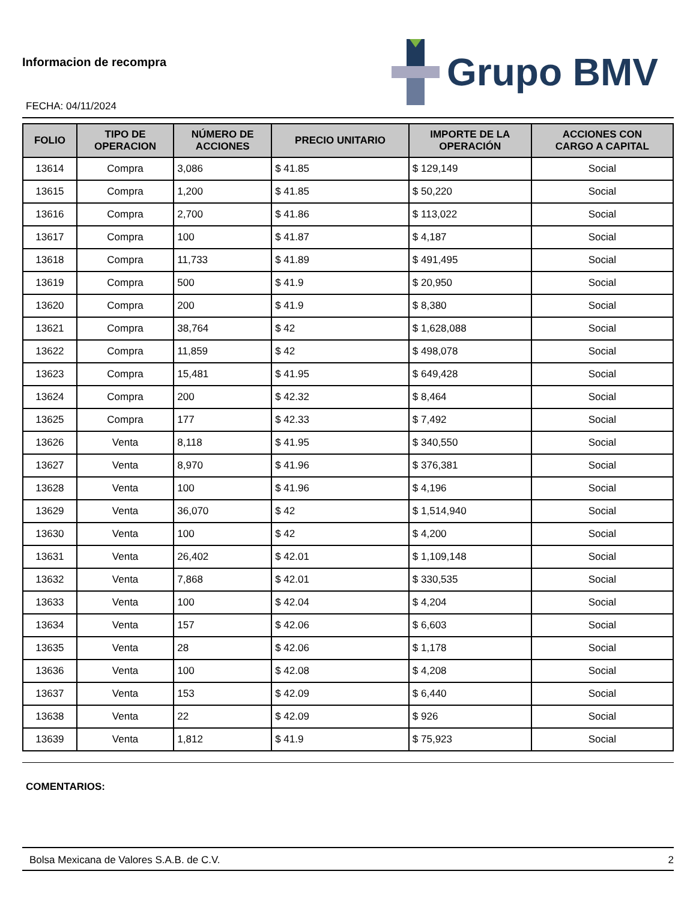Informacion de recompra
FECHA: 04/11/2024
Grupo BMV
| FOLIO | TIPO DE OPERACION | NÚMERO DE ACCIONES | PRECIO UNITARIO | IMPORTE DE LA OPERACIÓN | ACCIONES CON CARGO A CAPITAL |
| --- | --- | --- | --- | --- | --- |
| 13614 | Compra | 3,086 | $ 41.85 | $ 129,149 | Social |
| 13615 | Compra | 1,200 | $ 41.85 | $ 50,220 | Social |
| 13616 | Compra | 2,700 | $ 41.86 | $ 113,022 | Social |
| 13617 | Compra | 100 | $ 41.87 | $ 4,187 | Social |
| 13618 | Compra | 11,733 | $ 41.89 | $ 491,495 | Social |
| 13619 | Compra | 500 | $ 41.9 | $ 20,950 | Social |
| 13620 | Compra | 200 | $ 41.9 | $ 8,380 | Social |
| 13621 | Compra | 38,764 | $ 42 | $ 1,628,088 | Social |
| 13622 | Compra | 11,859 | $ 42 | $ 498,078 | Social |
| 13623 | Compra | 15,481 | $ 41.95 | $ 649,428 | Social |
| 13624 | Compra | 200 | $ 42.32 | $ 8,464 | Social |
| 13625 | Compra | 177 | $ 42.33 | $ 7,492 | Social |
| 13626 | Venta | 8,118 | $ 41.95 | $ 340,550 | Social |
| 13627 | Venta | 8,970 | $ 41.96 | $ 376,381 | Social |
| 13628 | Venta | 100 | $ 41.96 | $ 4,196 | Social |
| 13629 | Venta | 36,070 | $ 42 | $ 1,514,940 | Social |
| 13630 | Venta | 100 | $ 42 | $ 4,200 | Social |
| 13631 | Venta | 26,402 | $ 42.01 | $ 1,109,148 | Social |
| 13632 | Venta | 7,868 | $ 42.01 | $ 330,535 | Social |
| 13633 | Venta | 100 | $ 42.04 | $ 4,204 | Social |
| 13634 | Venta | 157 | $ 42.06 | $ 6,603 | Social |
| 13635 | Venta | 28 | $ 42.06 | $ 1,178 | Social |
| 13636 | Venta | 100 | $ 42.08 | $ 4,208 | Social |
| 13637 | Venta | 153 | $ 42.09 | $ 6,440 | Social |
| 13638 | Venta | 22 | $ 42.09 | $ 926 | Social |
| 13639 | Venta | 1,812 | $ 41.9 | $ 75,923 | Social |
COMENTARIOS:
Bolsa Mexicana de Valores S.A.B. de C.V. 2